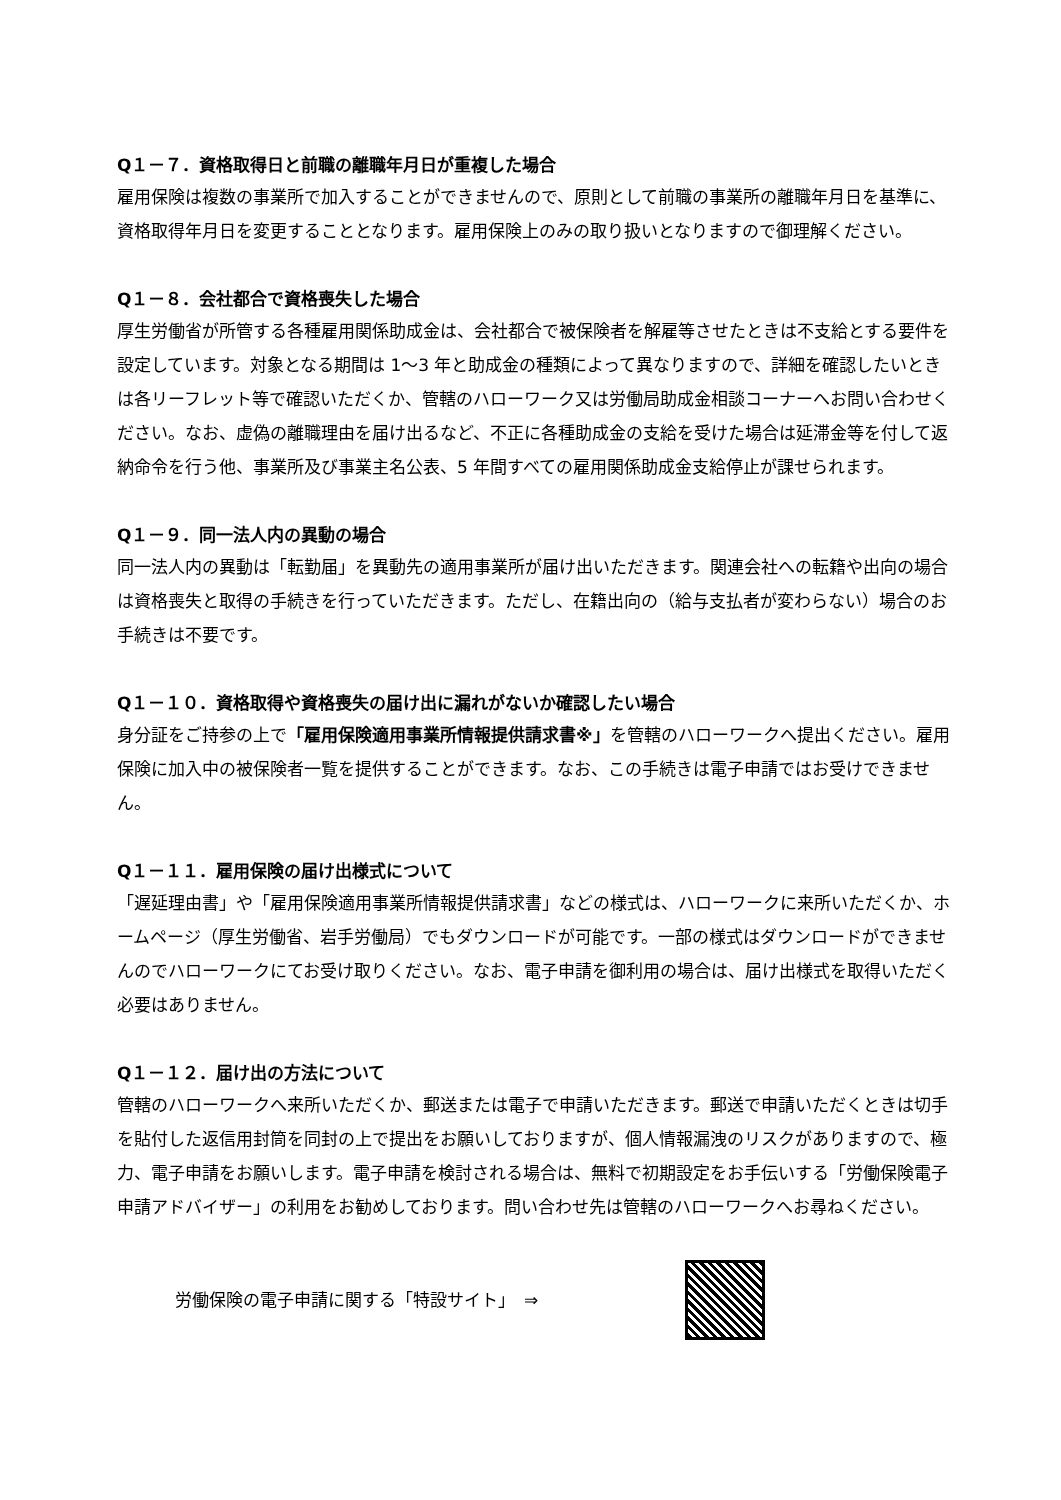Q１－７．資格取得日と前職の離職年月日が重複した場合
雇用保険は複数の事業所で加入することができませんので、原則として前職の事業所の離職年月日を基準に、資格取得年月日を変更することとなります。雇用保険上のみの取り扱いとなりますので御理解ください。
Q１－８．会社都合で資格喪失した場合
厚生労働省が所管する各種雇用関係助成金は、会社都合で被保険者を解雇等させたときは不支給とする要件を設定しています。対象となる期間は 1～3 年と助成金の種類によって異なりますので、詳細を確認したいときは各リーフレット等で確認いただくか、管轄のハローワーク又は労働局助成金相談コーナーへお問い合わせください。なお、虚偽の離職理由を届け出るなど、不正に各種助成金の支給を受けた場合は延滞金等を付して返納命令を行う他、事業所及び事業主名公表、5 年間すべての雇用関係助成金支給停止が課せられます。
Q１－９．同一法人内の異動の場合
同一法人内の異動は「転勤届」を異動先の適用事業所が届け出いただきます。関連会社への転籍や出向の場合は資格喪失と取得の手続きを行っていただきます。ただし、在籍出向の（給与支払者が変わらない）場合のお手続きは不要です。
Q１－１０．資格取得や資格喪失の届け出に漏れがないか確認したい場合
身分証をご持参の上で「雇用保険適用事業所情報提供請求書※」を管轄のハローワークへ提出ください。雇用保険に加入中の被保険者一覧を提供することができます。なお、この手続きは電子申請ではお受けできません。
Q１－１１．雇用保険の届け出様式について
「遅延理由書」や「雇用保険適用事業所情報提供請求書」などの様式は、ハローワークに来所いただくか、ホームページ（厚生労働省、岩手労働局）でもダウンロードが可能です。一部の様式はダウンロードができませんのでハローワークにてお受け取りください。なお、電子申請を御利用の場合は、届け出様式を取得いただく必要はありません。
Q１－１２．届け出の方法について
管轄のハローワークへ来所いただくか、郵送または電子で申請いただきます。郵送で申請いただくときは切手を貼付した返信用封筒を同封の上で提出をお願いしておりますが、個人情報漏洩のリスクがありますので、極力、電子申請をお願いします。電子申請を検討される場合は、無料で初期設定をお手伝いする「労働保険電子申請アドバイザー」の利用をお勧めしております。問い合わせ先は管轄のハローワークへお尋ねください。
労働保険の電子申請に関する「特設サイト」　⇒